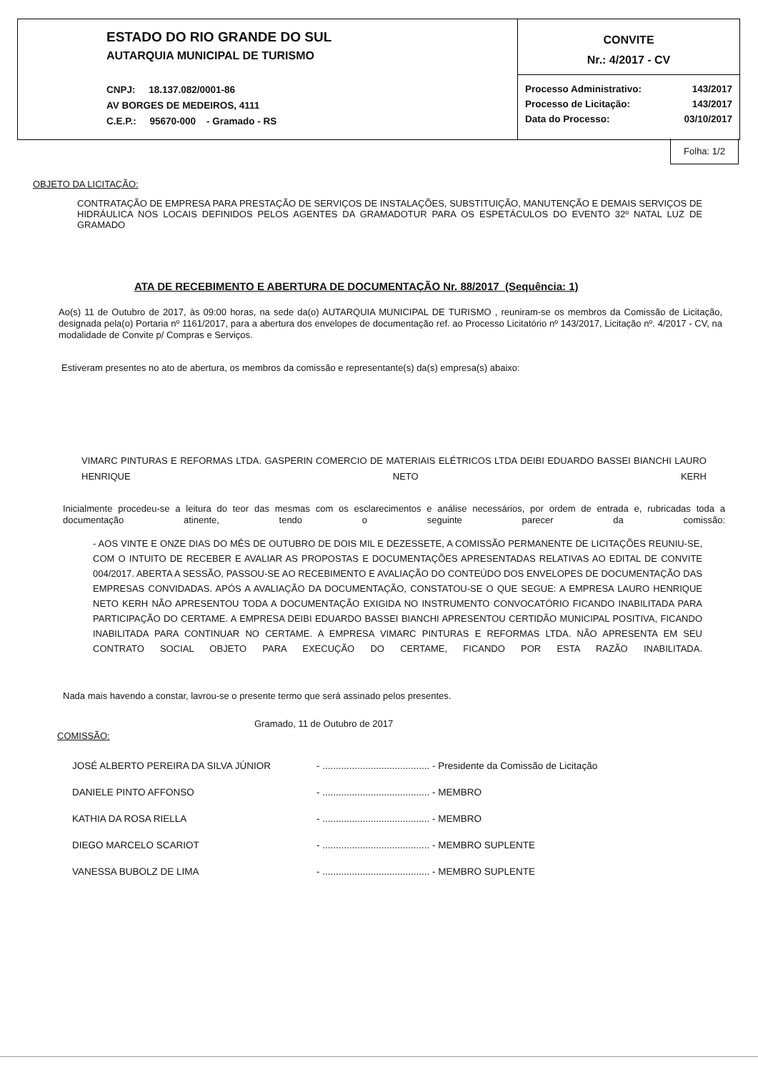ESTADO DO RIO GRANDE DO SUL
AUTARQUIA MUNICIPAL DE TURISMO
CNPJ: 18.137.082/0001-86
AV BORGES DE MEDEIROS, 4111
C.E.P.: 95670-000 - Gramado - RS
CONVITE
Nr.: 4/2017 - CV
| Processo Administrativo: | 143/2017 |
| Processo de Licitação: | 143/2017 |
| Data do Processo: | 03/10/2017 |
Folha: 1/2
OBJETO DA LICITAÇÃO:
CONTRATAÇÃO DE EMPRESA PARA PRESTAÇÃO DE SERVIÇOS DE INSTALAÇÕES, SUBSTITUIÇÃO, MANUTENÇÃO E DEMAIS SERVIÇOS DE HIDRÁULICA NOS LOCAIS DEFINIDOS PELOS AGENTES DA GRAMADOTUR PARA OS ESPETÁCULOS DO EVENTO 32º NATAL LUZ DE GRAMADO
ATA DE RECEBIMENTO E ABERTURA DE DOCUMENTAÇÃO Nr. 88/2017 (Sequência: 1)
Ao(s) 11 de Outubro de 2017, às 09:00 horas, na sede da(o) AUTARQUIA MUNICIPAL DE TURISMO , reuniram-se os membros da Comissão de Licitação, designada pela(o) Portaria nº 1161/2017, para a abertura dos envelopes de documentação ref. ao Processo Licitatório nº 143/2017, Licitação nº. 4/2017 - CV, na modalidade de Convite p/ Compras e Serviços.
Estiveram presentes no ato de abertura, os membros da comissão e representante(s) da(s) empresa(s) abaixo:
VIMARC PINTURAS E REFORMAS LTDA. GASPERIN COMERCIO DE MATERIAIS ELÉTRICOS LTDA DEIBI EDUARDO BASSEI BIANCHI LAURO HENRIQUE NETO KERH
Inicialmente procedeu-se a leitura do teor das mesmas com os esclarecimentos e análise necessários, por ordem de entrada e, rubricadas toda a documentação atinente, tendo o seguinte parecer da comissão:
- AOS VINTE E ONZE DIAS DO MÊS DE OUTUBRO DE DOIS MIL E DEZESSETE, A COMISSÃO PERMANENTE DE LICITAÇÕES REUNIU-SE, COM O INTUITO DE RECEBER E AVALIAR AS PROPOSTAS E DOCUMENTAÇÕES APRESENTADAS RELATIVAS AO EDITAL DE CONVITE 004/2017. ABERTA A SESSÃO, PASSOU-SE AO RECEBIMENTO E AVALIAÇÃO DO CONTEÚDO DOS ENVELOPES DE DOCUMENTAÇÃO DAS EMPRESAS CONVIDADAS. APÓS A AVALIAÇÃO DA DOCUMENTAÇÃO, CONSTATOU-SE O QUE SEGUE: A EMPRESA LAURO HENRIQUE NETO KERH NÃO APRESENTOU TODA A DOCUMENTAÇÃO EXIGIDA NO INSTRUMENTO CONVOCATÓRIO FICANDO INABILITADA PARA PARTICIPAÇÃO DO CERTAME. A EMPRESA DEIBI EDUARDO BASSEI BIANCHI APRESENTOU CERTIDÃO MUNICIPAL POSITIVA, FICANDO INABILITADA PARA CONTINUAR NO CERTAME. A EMPRESA VIMARC PINTURAS E REFORMAS LTDA. NÃO APRESENTA EM SEU CONTRATO SOCIAL OBJETO PARA EXECUÇÃO DO CERTAME, FICANDO POR ESTA RAZÃO INABILITADA.
Nada mais havendo a constar, lavrou-se o presente termo que será assinado pelos presentes.
Gramado, 11 de Outubro de 2017
COMISSÃO:
| JOSÉ ALBERTO PEREIRA DA SILVA JÚNIOR | - ........................................ - Presidente da Comissão de Licitação |
| DANIELE PINTO AFFONSO | - ........................................ - MEMBRO |
| KATHIA DA ROSA RIELLA | - ........................................ - MEMBRO |
| DIEGO MARCELO SCARIOT | - ........................................ - MEMBRO SUPLENTE |
| VANESSA BUBOLZ DE LIMA | - ........................................ - MEMBRO SUPLENTE |